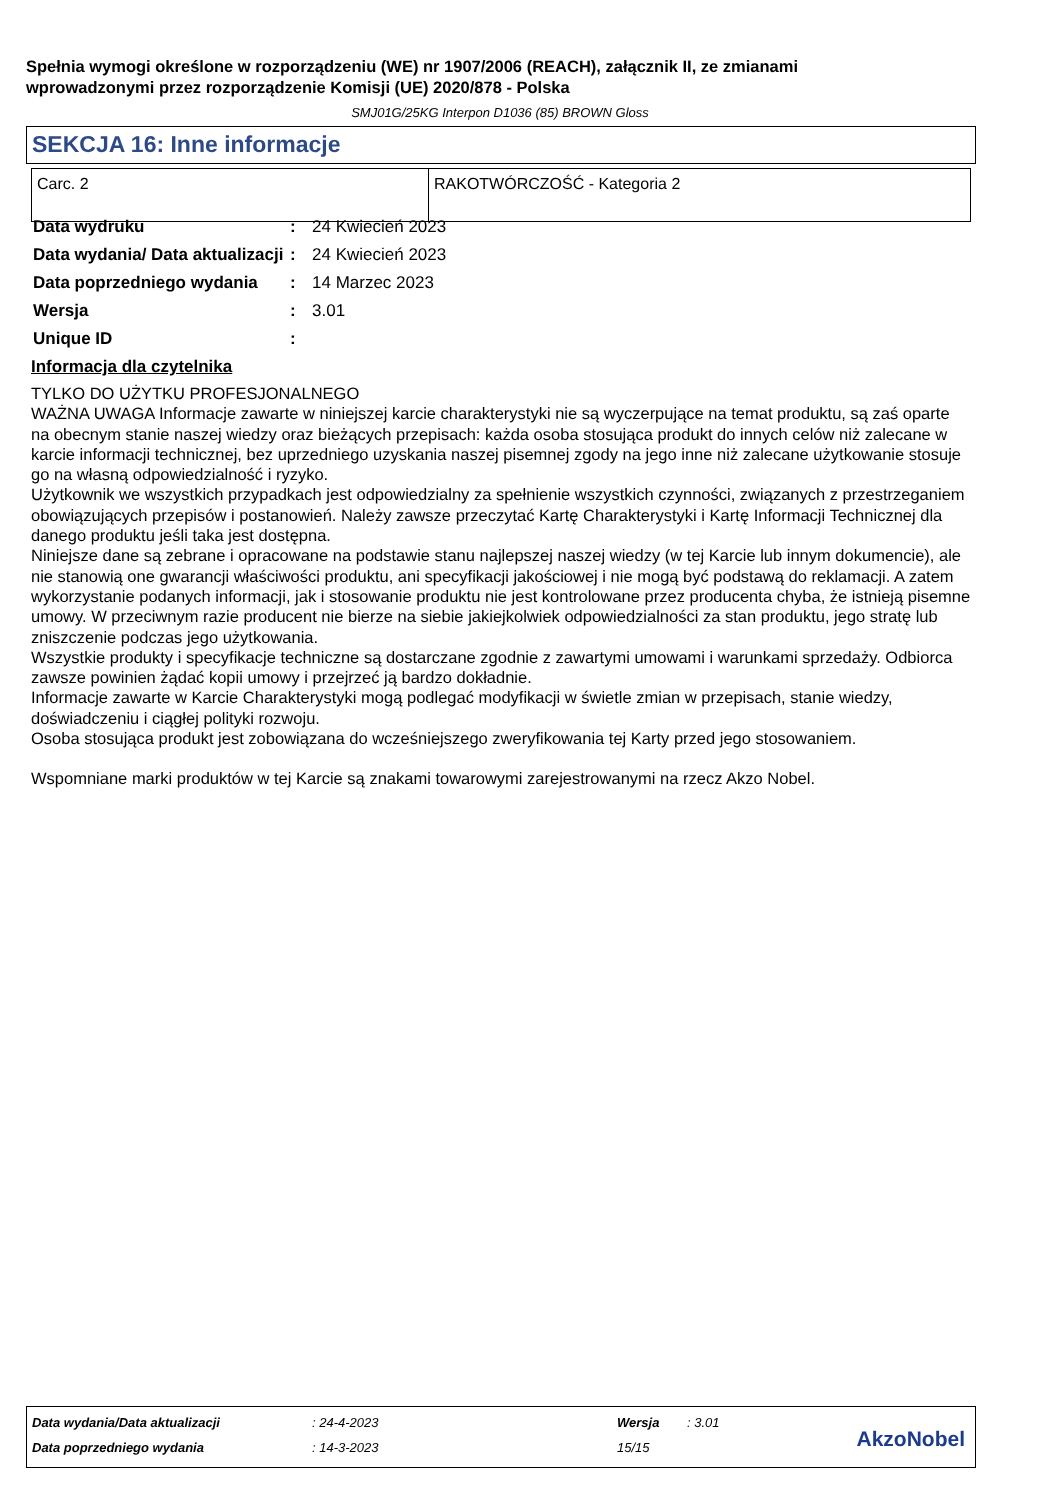Spełnia wymogi określone w rozporządzeniu (WE) nr 1907/2006 (REACH), załącznik II, ze zmianami
wprowadzonymi przez rozporządzenie Komisji (UE) 2020/878 - Polska
SMJ01G/25KG Interpon D1036 (85) BROWN Gloss
SEKCJA 16: Inne informacje
| Carc. 2 | RAKOTWÓRCZOŚĆ - Kategoria 2 |
| Data wydruku | : | 24 Kwiecień 2023 |
| Data wydania/ Data aktualizacji | : | 24 Kwiecień 2023 |
| Data poprzedniego wydania | : | 14 Marzec 2023 |
| Wersja | : | 3.01 |
| Unique ID | : | |
Informacja dla czytelnika
TYLKO DO UŻYTKU PROFESJONALNEGO
WAŻNA UWAGA Informacje zawarte w niniejszej karcie charakterystyki nie są wyczerpujące na temat produktu, są zaś oparte na obecnym stanie naszej wiedzy oraz bieżących przepisach: każda osoba stosująca produkt do innych celów niż zalecane w karcie informacji technicznej, bez uprzedniego uzyskania naszej pisemnej zgody na jego inne niż zalecane użytkowanie stosuje go na własną odpowiedzialność i ryzyko.
Użytkownik we wszystkich przypadkach jest odpowiedzialny za spełnienie wszystkich czynności, związanych z przestrzeganiem obowiązujących przepisów i postanowień. Należy zawsze przeczytać Kartę Charakterystyki i Kartę Informacji Technicznej dla danego produktu jeśli taka jest dostępna.
Niniejsze dane są zebrane i opracowane na podstawie stanu najlepszej naszej wiedzy (w tej Karcie lub innym dokumencie), ale nie stanowią one gwarancji właściwości produktu, ani specyfikacji jakościowej i nie mogą być podstawą do reklamacji. A zatem wykorzystanie podanych informacji, jak i stosowanie produktu nie jest kontrolowane przez producenta chyba, że istnieją pisemne umowy. W przeciwnym razie producent nie bierze na siebie jakiejkolwiek odpowiedzialności za stan produktu, jego stratę lub zniszczenie podczas jego użytkowania.
Wszystkie produkty i specyfikacje techniczne są dostarczane zgodnie z zawartymi umowami i warunkami sprzedaży. Odbiorca zawsze powinien żądać kopii umowy i przejrzeć ją bardzo dokładnie.
Informacje zawarte w Karcie Charakterystyki mogą podlegać modyfikacji w świetle zmian w przepisach, stanie wiedzy, doświadczeniu i ciągłej polityki rozwoju.
Osoba stosująca produkt jest zobowiązana do wcześniejszego zweryfikowania tej Karty przed jego stosowaniem.
Wspomniane marki produktów w tej Karcie są znakami towarowymi zarejestrowanymi na rzecz Akzo Nobel.
| Data wydania/Data aktualizacji | : 24-4-2023 | Wersja | : 3.01 |
| Data poprzedniego wydania | : 14-3-2023 | 15/15 | |
AkzoNobel